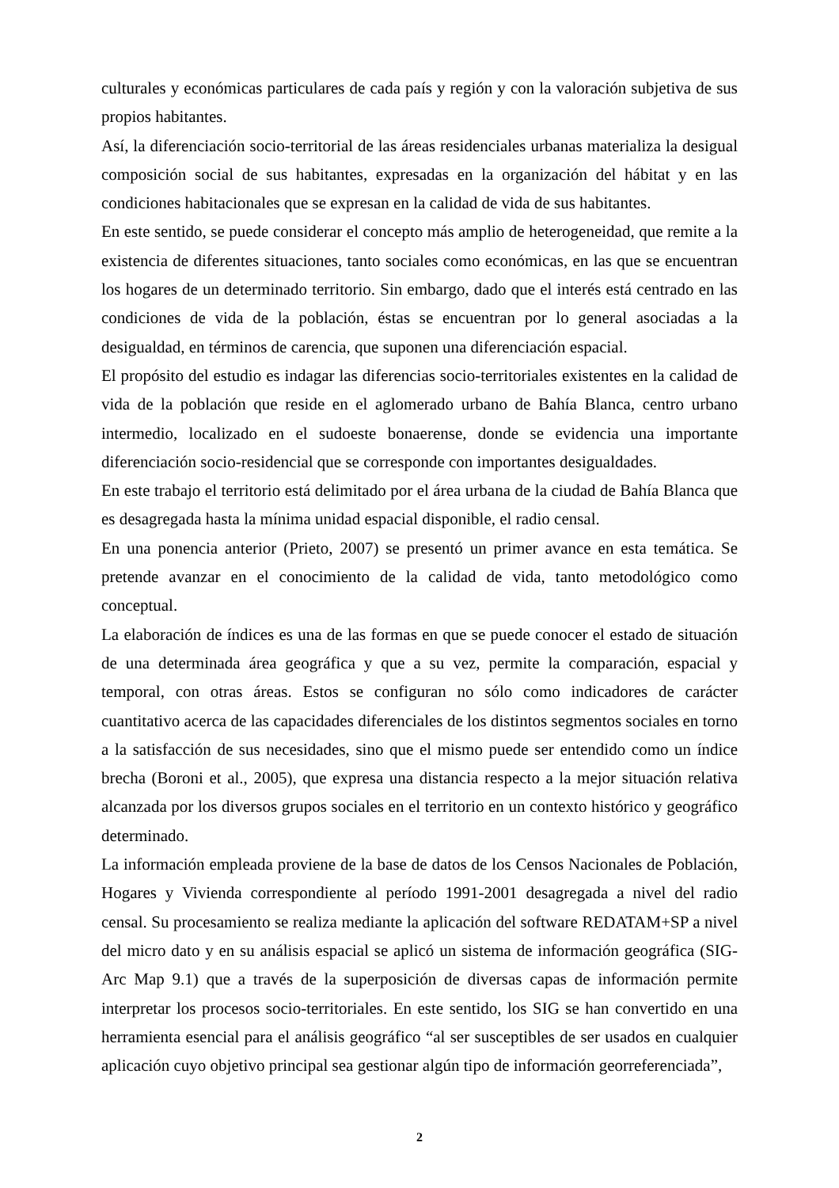culturales y económicas particulares de cada país y región y con la valoración subjetiva de sus propios habitantes.
Así, la diferenciación socio-territorial de las áreas residenciales urbanas materializa la desigual composición social de sus habitantes, expresadas en la organización del hábitat y en las condiciones habitacionales que se expresan en la calidad de vida de sus habitantes.
En este sentido, se puede considerar el concepto más amplio de heterogeneidad, que remite a la existencia de diferentes situaciones, tanto sociales como económicas, en las que se encuentran los hogares de un determinado territorio. Sin embargo, dado que el interés está centrado en las condiciones de vida de la población, éstas se encuentran por lo general asociadas a la desigualdad, en términos de carencia, que suponen una diferenciación espacial.
El propósito del estudio es indagar las diferencias socio-territoriales existentes en la calidad de vida de la población que reside en el aglomerado urbano de Bahía Blanca, centro urbano intermedio, localizado en el sudoeste bonaerense, donde se evidencia una importante diferenciación socio-residencial que se corresponde con importantes desigualdades.
En este trabajo el territorio está delimitado por el área urbana de la ciudad de Bahía Blanca que es desagregada hasta la mínima unidad espacial disponible, el radio censal.
En una ponencia anterior (Prieto, 2007) se presentó un primer avance en esta temática. Se pretende avanzar en el conocimiento de la calidad de vida, tanto metodológico como conceptual.
La elaboración de índices es una de las formas en que se puede conocer el estado de situación de una determinada área geográfica y que a su vez, permite la comparación, espacial y temporal, con otras áreas. Estos se configuran no sólo como indicadores de carácter cuantitativo acerca de las capacidades diferenciales de los distintos segmentos sociales en torno a la satisfacción de sus necesidades, sino que el mismo puede ser entendido como un índice brecha (Boroni et al., 2005), que expresa una distancia respecto a la mejor situación relativa alcanzada por los diversos grupos sociales en el territorio en un contexto histórico y geográfico determinado.
La información empleada proviene de la base de datos de los Censos Nacionales de Población, Hogares y Vivienda correspondiente al período 1991-2001 desagregada a nivel del radio censal. Su procesamiento se realiza mediante la aplicación del software REDATAM+SP a nivel del micro dato y en su análisis espacial se aplicó un sistema de información geográfica (SIG-Arc Map 9.1) que a través de la superposición de diversas capas de información permite interpretar los procesos socio-territoriales. En este sentido, los SIG se han convertido en una herramienta esencial para el análisis geográfico “al ser susceptibles de ser usados en cualquier aplicación cuyo objetivo principal sea gestionar algún tipo de información georreferenciada”,
2